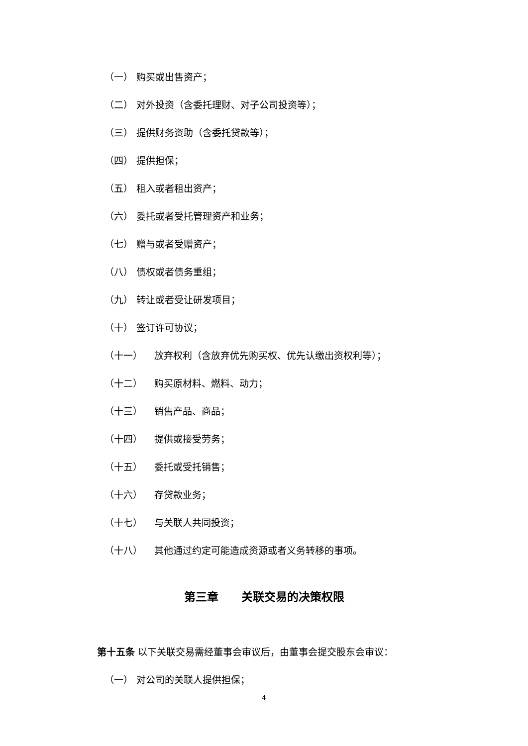（一） 购买或出售资产；
（二） 对外投资（含委托理财、对子公司投资等）；
（三） 提供财务资助（含委托贷款等）；
（四） 提供担保；
（五） 租入或者租出资产；
（六） 委托或者受托管理资产和业务；
（七） 赠与或者受赠资产；
（八） 债权或者债务重组；
（九） 转让或者受让研发项目；
（十） 签订许可协议；
（十一） 放弃权利（含放弃优先购买权、优先认缴出资权利等）；
（十二） 购买原材料、燃料、动力；
（十三） 销售产品、商品；
（十四） 提供或接受劳务；
（十五） 委托或受托销售；
（十六） 存贷款业务；
（十七） 与关联人共同投资；
（十八） 其他通过约定可能造成资源或者义务转移的事项。
第三章　　关联交易的决策权限
第十五条 以下关联交易需经董事会审议后，由董事会提交股东会审议：
（一） 对公司的关联人提供担保；
4